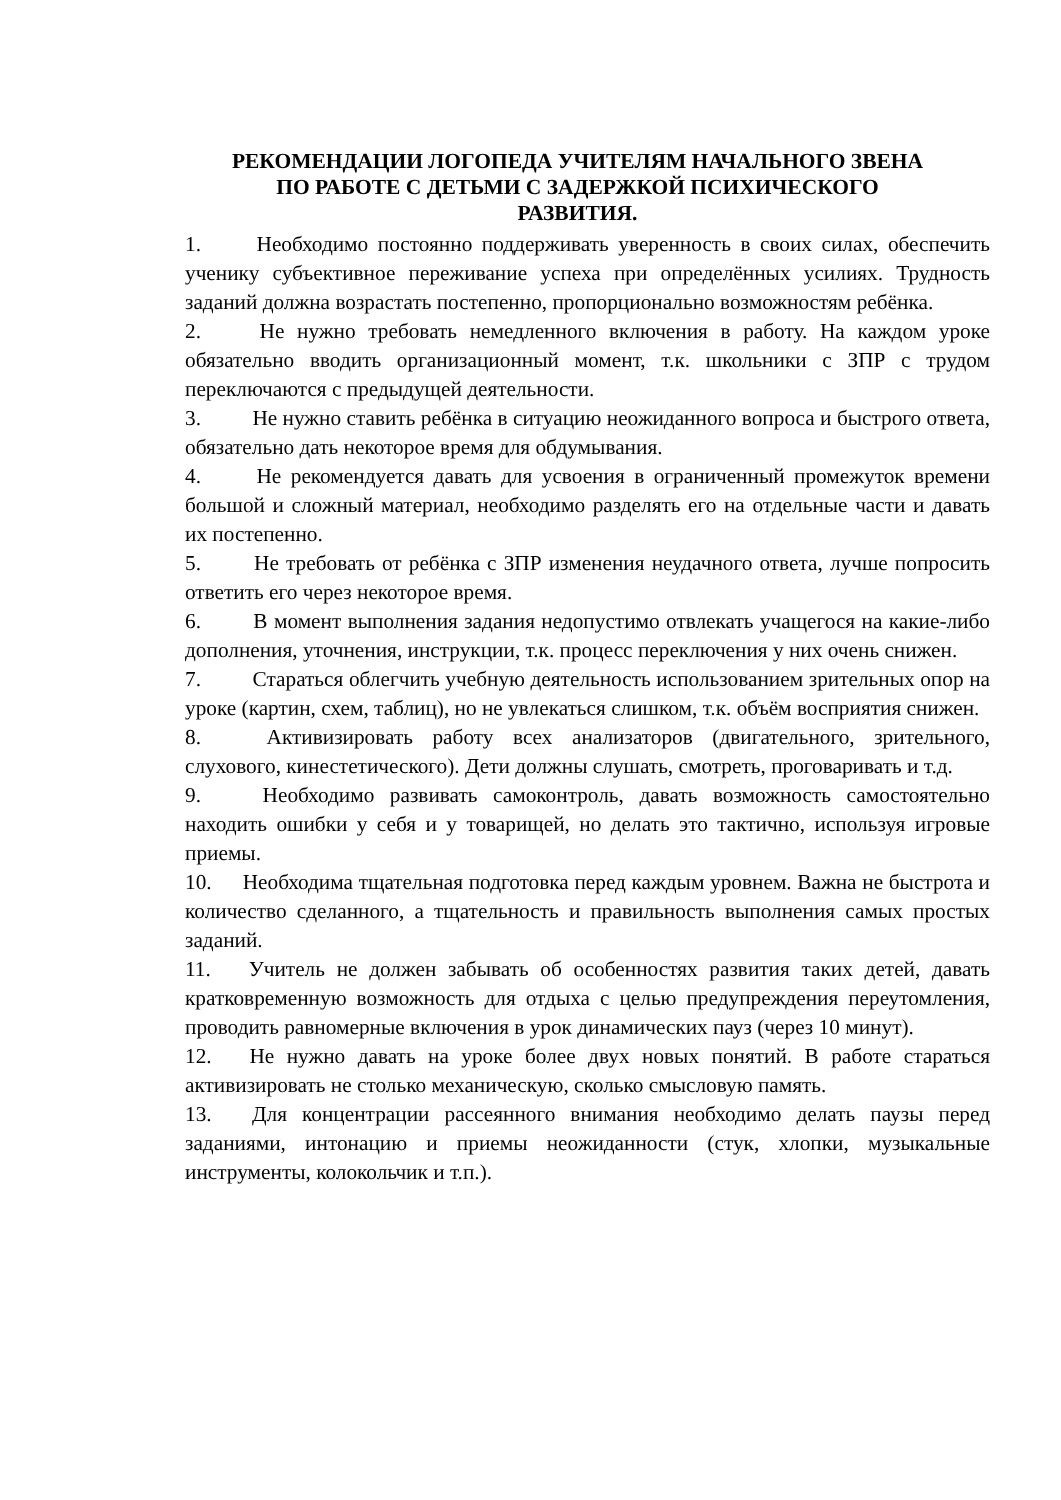РЕКОМЕНДАЦИИ ЛОГОПЕДА УЧИТЕЛЯМ НАЧАЛЬНОГО ЗВЕНА
ПО РАБОТЕ С ДЕТЬМИ С ЗАДЕРЖКОЙ ПСИХИЧЕСКОГО
РАЗВИТИЯ.
1. Необходимо постоянно поддерживать уверенность в своих силах, обеспечить ученику субъективное переживание успеха при определённых усилиях. Трудность заданий должна возрастать постепенно, пропорционально возможностям ребёнка.
2. Не нужно требовать немедленного включения в работу. На каждом уроке обязательно вводить организационный момент, т.к. школьники с ЗПР с трудом переключаются с предыдущей деятельности.
3. Не нужно ставить ребёнка в ситуацию неожиданного вопроса и быстрого ответа, обязательно дать некоторое время для обдумывания.
4. Не рекомендуется давать для усвоения в ограниченный промежуток времени большой и сложный материал, необходимо разделять его на отдельные части и давать их постепенно.
5. Не требовать от ребёнка с ЗПР изменения неудачного ответа, лучше попросить ответить его через некоторое время.
6. В момент выполнения задания недопустимо отвлекать учащегося на какие-либо дополнения, уточнения, инструкции, т.к. процесс переключения у них очень снижен.
7. Стараться облегчить учебную деятельность использованием зрительных опор на уроке (картин, схем, таблиц), но не увлекаться слишком, т.к. объём восприятия снижен.
8. Активизировать работу всех анализаторов (двигательного, зрительного, слухового, кинестетического). Дети должны слушать, смотреть, проговаривать и т.д.
9. Необходимо развивать самоконтроль, давать возможность самостоятельно находить ошибки у себя и у товарищей, но делать это тактично, используя игровые приемы.
10. Необходима тщательная подготовка перед каждым уровнем. Важна не быстрота и количество сделанного, а тщательность и правильность выполнения самых простых заданий.
11. Учитель не должен забывать об особенностях развития таких детей, давать кратковременную возможность для отдыха с целью предупреждения переутомления, проводить равномерные включения в урок динамических пауз (через 10 минут).
12. Не нужно давать на уроке более двух новых понятий. В работе стараться активизировать не столько механическую, сколько смысловую память.
13. Для концентрации рассеянного внимания необходимо делать паузы перед заданиями, интонацию и приемы неожиданности (стук, хлопки, музыкальные инструменты, колокольчик и т.п.).